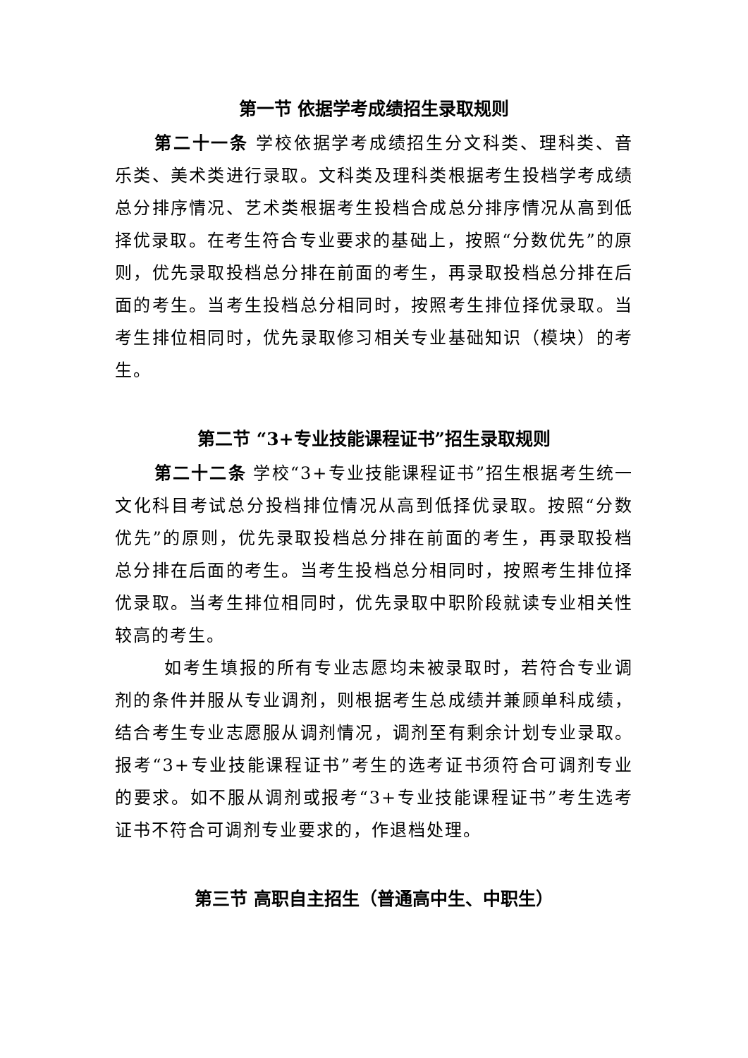第一节 依据学考成绩招生录取规则
第二十一条 学校依据学考成绩招生分文科类、理科类、音乐类、美术类进行录取。文科类及理科类根据考生投档学考成绩总分排序情况、艺术类根据考生投档合成总分排序情况从高到低择优录取。在考生符合专业要求的基础上，按照“分数优先”的原则，优先录取投档总分排在前面的考生，再录取投档总分排在后面的考生。当考生投档总分相同时，按照考生排位择优录取。当考生排位相同时，优先录取修习相关专业基础知识（模块）的考生。
第二节 “3+专业技能课程证书”招生录取规则
第二十二条 学校“3+专业技能课程证书”招生根据考生统一文化科目考试总分投档排位情况从高到低择优录取。按照“分数优先”的原则，优先录取投档总分排在前面的考生，再录取投档总分排在后面的考生。当考生投档总分相同时，按照考生排位择优录取。当考生排位相同时，优先录取中职阶段就读专业相关性较高的考生。
如考生填报的所有专业志愿均未被录取时，若符合专业调剂的条件并服从专业调剂，则根据考生总成绩并兼顾单科成绩，结合考生专业志愿服从调剂情况，调剂至有剩余计划专业录取。报考“3+专业技能课程证书”考生的选考证书须符合可调剂专业的要求。如不服从调剂或报考“3+专业技能课程证书”考生选考证书不符合可调剂专业要求的，作退档处理。
第三节 高职自主招生（普通高中生、中职生）